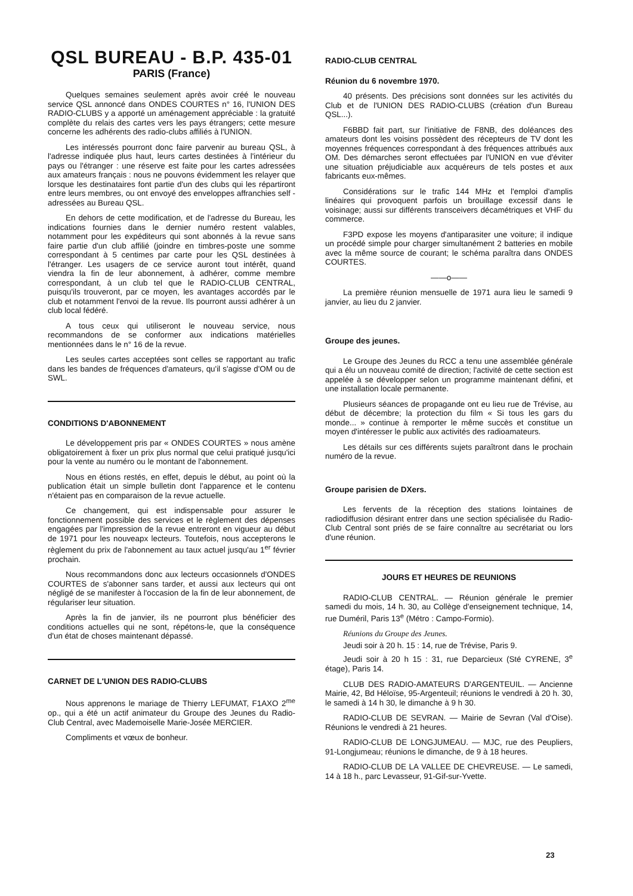QSL BUREAU - B.P. 435-01
PARIS (France)
Quelques semaines seulement après avoir créé le nouveau service QSL annoncé dans ONDES COURTES n° 16, l'UNION DES RADIO-CLUBS y a apporté un aménagement appréciable : la gratuité complète du relais des cartes vers les pays étrangers; cette mesure concerne les adhérents des radio-clubs affiliés à l'UNION.
Les intéressés pourront donc faire parvenir au bureau QSL, à l'adresse indiquée plus haut, leurs cartes destinées à l'intérieur du pays ou l'étranger : une réserve est faite pour les cartes adressées aux amateurs français : nous ne pouvons évidemment les relayer que lorsque les destinataires font partie d'un des clubs qui les répartiront entre leurs membres, ou ont envoyé des enveloppes affranchies self - adressées au Bureau QSL.
En dehors de cette modification, et de l'adresse du Bureau, les indications fournies dans le dernier numéro restent valables, notamment pour les expéditeurs qui sont abonnés à la revue sans faire partie d'un club affilié (joindre en timbres-poste une somme correspondant à 5 centimes par carte pour les QSL destinées à l'étranger. Les usagers de ce service auront tout intérêt, quand viendra la fin de leur abonnement, à adhérer, comme membre correspondant, à un club tel que le RADIO-CLUB CENTRAL, puisqu'ils trouveront, par ce moyen, les avantages accordés par le club et notamment l'envoi de la revue. Ils pourront aussi adhérer à un club local fédéré.
A tous ceux qui utiliseront le nouveau service, nous recommandons de se conformer aux indications matérielles mentionnées dans le n° 16 de la revue.
Les seules cartes acceptées sont celles se rapportant au trafic dans les bandes de fréquences d'amateurs, qu'il s'agisse d'OM ou de SWL.
CONDITIONS D'ABONNEMENT
Le développement pris par « ONDES COURTES » nous amène obligatoirement à fixer un prix plus normal que celui pratiqué jusqu'ici pour la vente au numéro ou le montant de l'abonnement.
Nous en étions restés, en effet, depuis le début, au point où la publication était un simple bulletin dont l'apparence et le contenu n'étaient pas en comparaison de la revue actuelle.
Ce changement, qui est indispensable pour assurer le fonctionnement possible des services et le règlement des dépenses engagées par l'impression de la revue entreront en vigueur au début de 1971 pour les nouveapx lecteurs. Toutefois, nous accepterons le règlement du prix de l'abonnement au taux actuel jusqu'au 1<sup>er</sup> février prochain.
Nous recommandons donc aux lecteurs occasionnels d'ONDES COURTES de s'abonner sans tarder, et aussi aux lecteurs qui ont négligé de se manifester à l'occasion de la fin de leur abonnement, de régulariser leur situation.
Après la fin de janvier, ils ne pourront plus bénéficier des conditions actuelles qui ne sont, répétons-le, que la conséquence d'un état de choses maintenant dépassé.
CARNET DE L'UNION DES RADIO-CLUBS
Nous apprenons le mariage de Thierry LEFUMAT, F1AXO 2<sup>me</sup> op., qui a été un actif animateur du Groupe des Jeunes du Radio-Club Central, avec Mademoiselle Marie-Josée MERCIER.
Compliments et vœux de bonheur.
RADIO-CLUB CENTRAL
Réunion du 6 novembre 1970.
40 présents. Des précisions sont données sur les activités du Club et de l'UNION DES RADIO-CLUBS (création d'un Bureau QSL...).
F6BBD fait part, sur l'initiative de F8NB, des doléances des amateurs dont les voisins possèdent des récepteurs de TV dont les moyennes fréquences correspondant à des fréquences attribués aux OM. Des démarches seront effectuées par l'UNION en vue d'éviter une situation préjudiciable aux acquéreurs de tels postes et aux fabricants eux-mêmes.
Considérations sur le trafic 144 MHz et l'emploi d'amplis linéaires qui provoquent parfois un brouillage excessif dans le voisinage; aussi sur différents transceivers décamétriques et VHF du commerce.
F3PD expose les moyens d'antiparasiter une voiture; il indique un procédé simple pour charger simultanément 2 batteries en mobile avec la même source de courant; le schéma paraîtra dans ONDES COURTES.
——o——
La première réunion mensuelle de 1971 aura lieu le samedi 9 janvier, au lieu du 2 janvier.
Groupe des jeunes.
Le Groupe des Jeunes du RCC a tenu une assemblée générale qui a élu un nouveau comité de direction; l'activité de cette section est appelée à se développer selon un programme maintenant défini, et une installation locale permanente.
Plusieurs séances de propagande ont eu lieu rue de Trévise, au début de décembre; la protection du film « Si tous les gars du monde... » continue à remporter le même succès et constitue un moyen d'intéresser le public aux activités des radioamateurs.
Les détails sur ces différents sujets paraîtront dans le prochain numéro de la revue.
Groupe parisien de DXers.
Les fervents de la réception des stations lointaines de radiodiffusion désirant entrer dans une section spécialisée du Radio-Club Central sont priés de se faire connaître au secrétariat ou lors d'une réunion.
JOURS ET HEURES DE REUNIONS
RADIO-CLUB CENTRAL. — Réunion générale le premier samedi du mois, 14 h. 30, au Collège d'enseignement technique, 14, rue Duméril, Paris 13<sup>e</sup> (Métro : Campo-Formio).
Réunions du Groupe des Jeunes.
Jeudi soir à 20 h. 15 : 14, rue de Trévise, Paris 9.
Jeudi soir à 20 h 15 : 31, rue Deparcieux (Sté CYRENE, 3<sup>e</sup> étage), Paris 14.
CLUB DES RADIO-AMATEURS D'ARGENTEUIL. — Ancienne Mairie, 42, Bd Héloïse, 95-Argenteuil; réunions le vendredi à 20 h. 30, le samedi à 14 h 30, le dimanche à 9 h 30.
RADIO-CLUB DE SEVRAN. — Mairie de Sevran (Val d'Oise). Réunions le vendredi à 21 heures.
RADIO-CLUB DE LONGJUMEAU. — MJC, rue des Peupliers, 91-Longjumeau; réunions le dimanche, de 9 à 18 heures.
RADIO-CLUB DE LA VALLEE DE CHEVREUSE. — Le samedi, 14 à 18 h., parc Levasseur, 91-Gif-sur-Yvette.
23